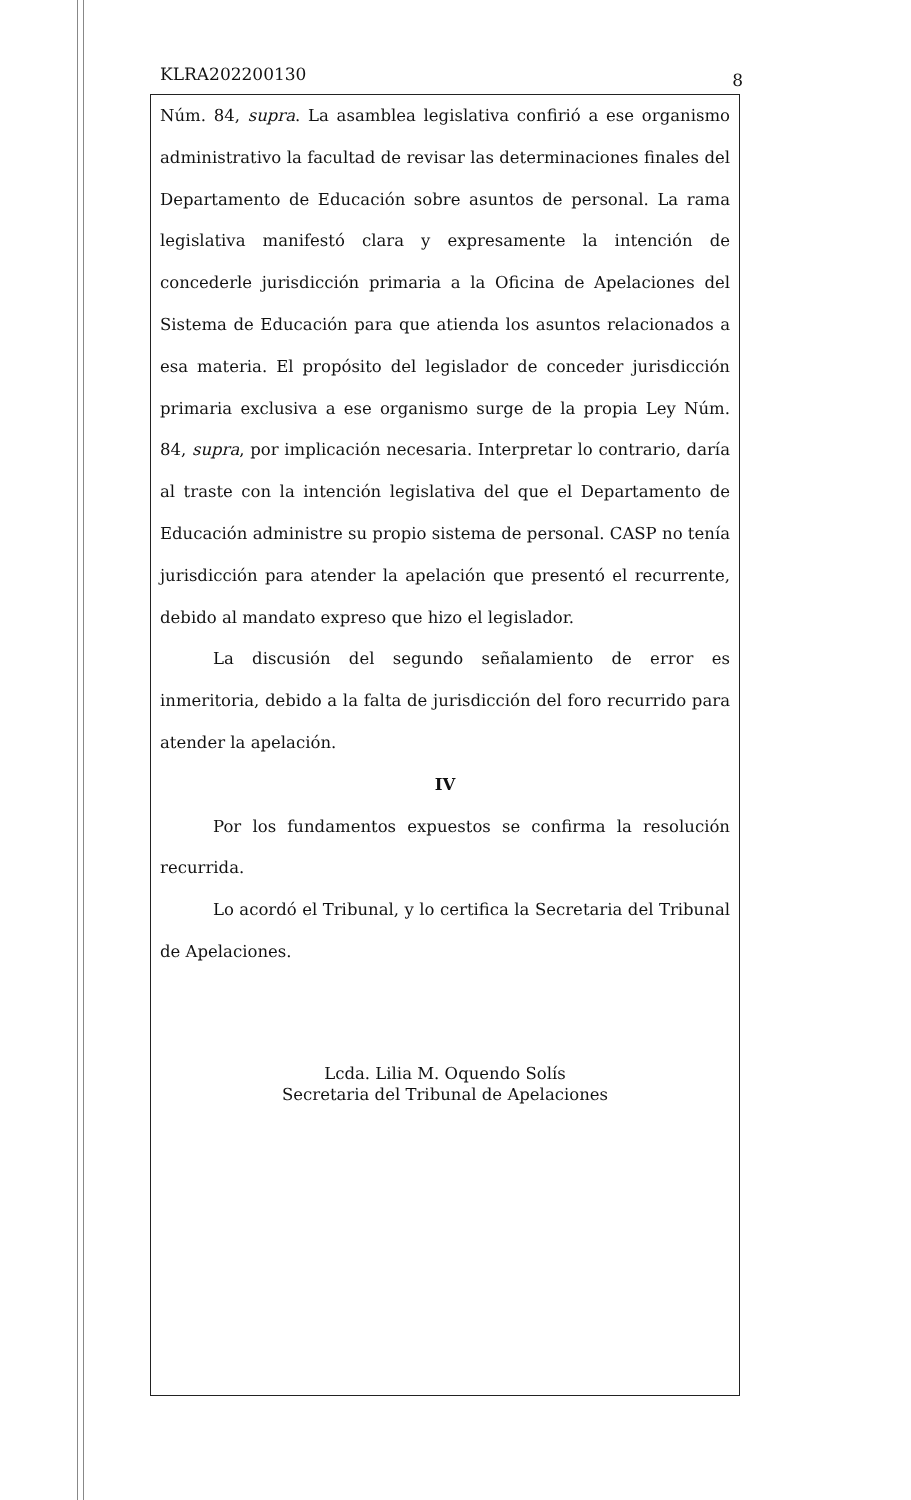KLRA202200130 8
Núm. 84, supra. La asamblea legislativa confirió a ese organismo administrativo la facultad de revisar las determinaciones finales del Departamento de Educación sobre asuntos de personal. La rama legislativa manifestó clara y expresamente la intención de concederle jurisdicción primaria a la Oficina de Apelaciones del Sistema de Educación para que atienda los asuntos relacionados a esa materia. El propósito del legislador de conceder jurisdicción primaria exclusiva a ese organismo surge de la propia Ley Núm. 84, supra, por implicación necesaria. Interpretar lo contrario, daría al traste con la intención legislativa del que el Departamento de Educación administre su propio sistema de personal. CASP no tenía jurisdicción para atender la apelación que presentó el recurrente, debido al mandato expreso que hizo el legislador.
La discusión del segundo señalamiento de error es inmeritoria, debido a la falta de jurisdicción del foro recurrido para atender la apelación.
IV
Por los fundamentos expuestos se confirma la resolución recurrida.
Lo acordó el Tribunal, y lo certifica la Secretaria del Tribunal de Apelaciones.
Lcda. Lilia M. Oquendo Solís
Secretaria del Tribunal de Apelaciones